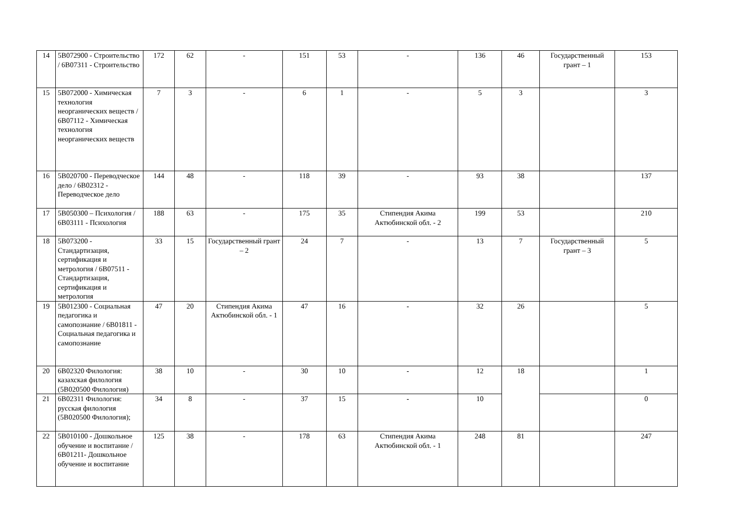| 14 | 5В072900 - Строительство / 6В07311 - Строительство | 172 | 62 | - | 151 | 53 | - | 136 | 46 | Государственный грант – 1 | 153 |
| 15 | 5В072000 - Химическая технология неорганических веществ / 6В07112 - Химическая технология неорганических веществ | 7 | 3 | - | 6 | 1 | - | 5 | 3 | | 3 |
| 16 | 5В020700 - Переводческое дело / 6В02312 - Переводческое дело | 144 | 48 | - | 118 | 39 | - | 93 | 38 | | 137 |
| 17 | 5В050300 – Психология / 6В03111 - Психология | 188 | 63 | - | 175 | 35 | Стипендия Акима Актюбинской обл. - 2 | 199 | 53 | | 210 |
| 18 | 5В073200 - Стандартизация, сертификация и метрология / 6В07511 - Стандартизация, сертификация и метрология | 33 | 15 | Государственный грант – 2 | 24 | 7 | - | 13 | 7 | Государственный грант – 3 | 5 |
| 19 | 5В012300 - Социальная педагогика и самопознание / 6В01811 - Социальная педагогика и самопознание | 47 | 20 | Стипендия Акима Актюбинской обл. - 1 | 47 | 16 | - | 32 | 26 | | 5 |
| 20 | 6В02320 Филология: казахская филология (5В020500 Филология) | 38 | 10 | - | 30 | 10 | - | 12 | 18 | | 1 |
| 21 | 6В02311 Филология: русская филология (5В020500 Филология); | 34 | 8 | - | 37 | 15 | - | 10 | | | 0 |
| 22 | 5В010100 - Дошкольное обучение и воспитание / 6В01211- Дошкольное обучение и воспитание | 125 | 38 | - | 178 | 63 | Стипендия Акима Актюбинской обл. - 1 | 248 | 81 | | 247 |